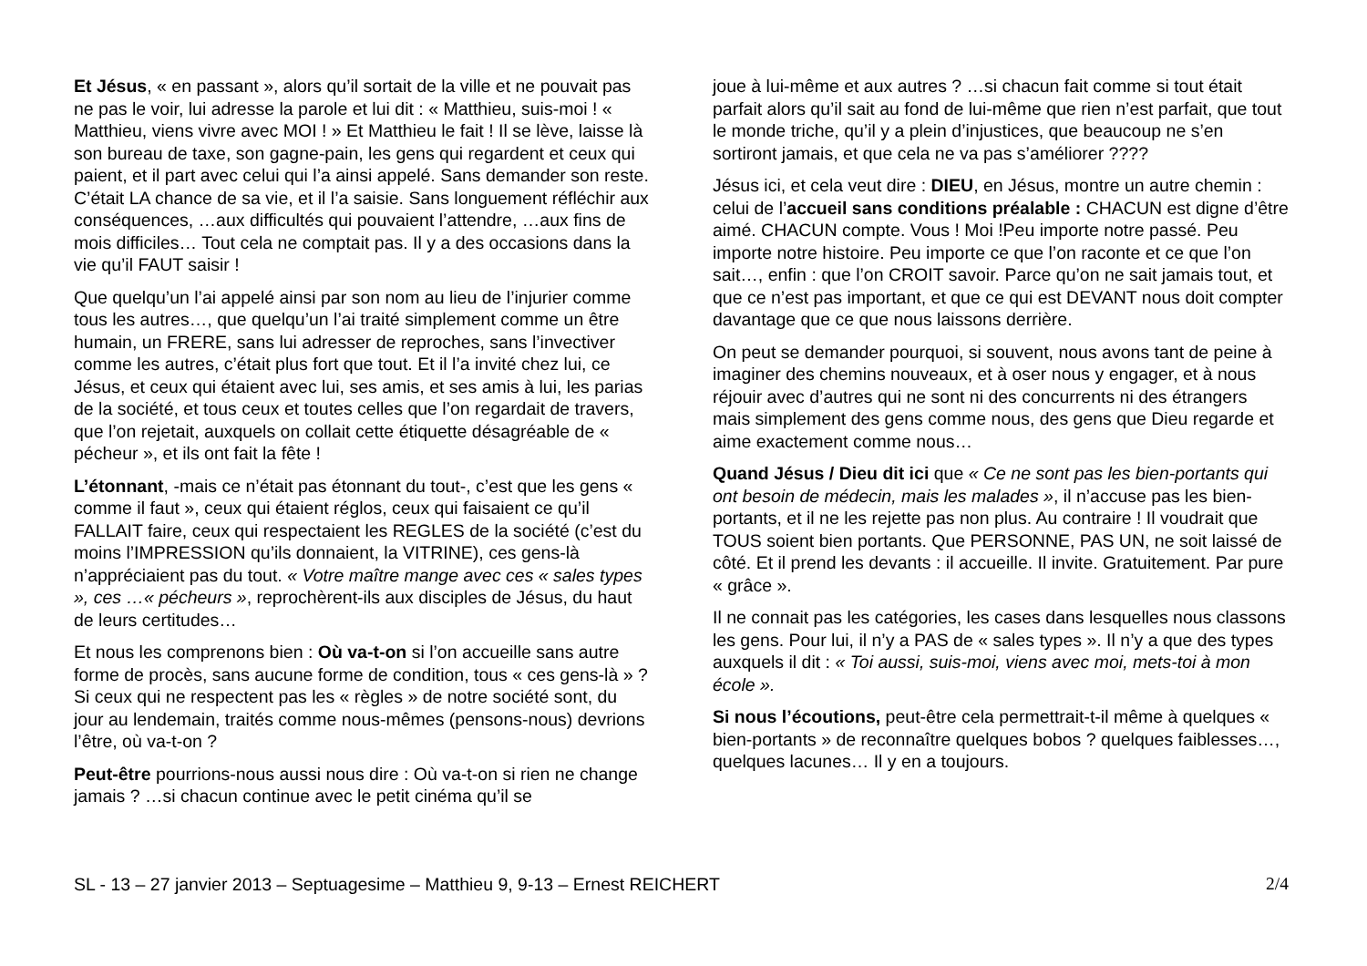Et Jésus, « en passant », alors qu’il sortait de la ville et ne pouvait pas ne pas le voir, lui adresse la parole et lui dit : « Matthieu, suis-moi ! « Matthieu, viens vivre avec MOI ! » Et Matthieu le fait ! Il se lève, laisse là son bureau de taxe, son gagne-pain, les gens qui regardent et ceux qui paient, et il part avec celui qui l’a ainsi appelé. Sans demander son reste. C’était LA chance de sa vie, et il l’a saisie. Sans longuement réfléchir aux conséquences, …aux difficultés qui pouvaient l’attendre, …aux fins de mois difficiles… Tout cela ne comptait pas. Il y a des occasions dans la vie qu’il FAUT saisir !
Que quelqu’un l’ai appelé ainsi par son nom au lieu de l’injurier comme tous les autres…, que quelqu’un l’ai traité simplement comme un être humain, un FRERE, sans lui adresser de reproches, sans l’invectiver comme les autres, c’était plus fort que tout. Et il l’a invité chez lui, ce Jésus, et ceux qui étaient avec lui, ses amis, et ses amis à lui, les parias de la société, et tous ceux et toutes celles que l’on regardait de travers, que l’on rejetait, auxquels on collait cette étiquette désagréable de « pécheur », et ils ont fait la fête !
L’étonnant, -mais ce n’était pas étonnant du tout-, c’est que les gens « comme il faut », ceux qui étaient réglos, ceux qui faisaient ce qu’il FALLAIT faire, ceux qui respectaient les REGLES de la société (c’est du moins l’IMPRESSION qu’ils donnaient, la VITRINE), ces gens-là n’appréciaient pas du tout. « Votre maître mange avec ces « sales types », ces …« pécheurs », reprochèrent-ils aux disciples de Jésus, du haut de leurs certitudes…
Et nous les comprenons bien : Où va-t-on si l’on accueille sans autre forme de procès, sans aucune forme de condition, tous « ces gens-là » ? Si ceux qui ne respectent pas les « règles » de notre société sont, du jour au lendemain, traités comme nous-mêmes (pensons-nous) devrions l’être, où va-t-on ?
Peut-être pourrions-nous aussi nous dire : Où va-t-on si rien ne change jamais ? …si chacun continue avec le petit cinéma qu’il se
joue à lui-même et aux autres ? …si chacun fait comme si tout était parfait alors qu’il sait au fond de lui-même que rien n’est parfait, que tout le monde triche, qu’il y a plein d’injustices, que beaucoup ne s’en sortiront jamais, et que cela ne va pas s’améliorer ????
Jésus ici, et cela veut dire : DIEU, en Jésus, montre un autre chemin : celui de l’accueil sans conditions préalable : CHACUN est digne d’être aimé. CHACUN compte. Vous ! Moi !Peu importe notre passé. Peu importe notre histoire. Peu importe ce que l’on raconte et ce que l’on sait…, enfin : que l’on CROIT savoir. Parce qu’on ne sait jamais tout, et que ce n’est pas important, et que ce qui est DEVANT nous doit compter davantage que ce que nous laissons derrière.
On peut se demander pourquoi, si souvent, nous avons tant de peine à imaginer des chemins nouveaux, et à oser nous y engager, et à nous réjouir avec d’autres qui ne sont ni des concurrents ni des étrangers mais simplement des gens comme nous, des gens que Dieu regarde et aime exactement comme nous…
Quand Jésus / Dieu dit ici que « Ce ne sont pas les bien-portants qui ont besoin de médecin, mais les malades », il n’accuse pas les bien-portants, et il ne les rejette pas non plus. Au contraire ! Il voudrait que TOUS soient bien portants. Que PERSONNE, PAS UN, ne soit laissé de côté. Et il prend les devants : il accueille. Il invite. Gratuitement. Par pure « grâce ».
Il ne connait pas les catégories, les cases dans lesquelles nous classons les gens. Pour lui, il n’y a PAS de « sales types ». Il n’y a que des types auxquels il dit : « Toi aussi, suis-moi, viens avec moi, mets-toi à mon école ».
Si nous l’écoutions, peut-être cela permettrait-t-il même à quelques « bien-portants » de reconnaître quelques bobos ? quelques faiblesses…, quelques lacunes… Il y en a toujours.
SL - 13 – 27 janvier 2013 – Septuagesime – Matthieu 9, 9-13 – Ernest REICHERT 2/4